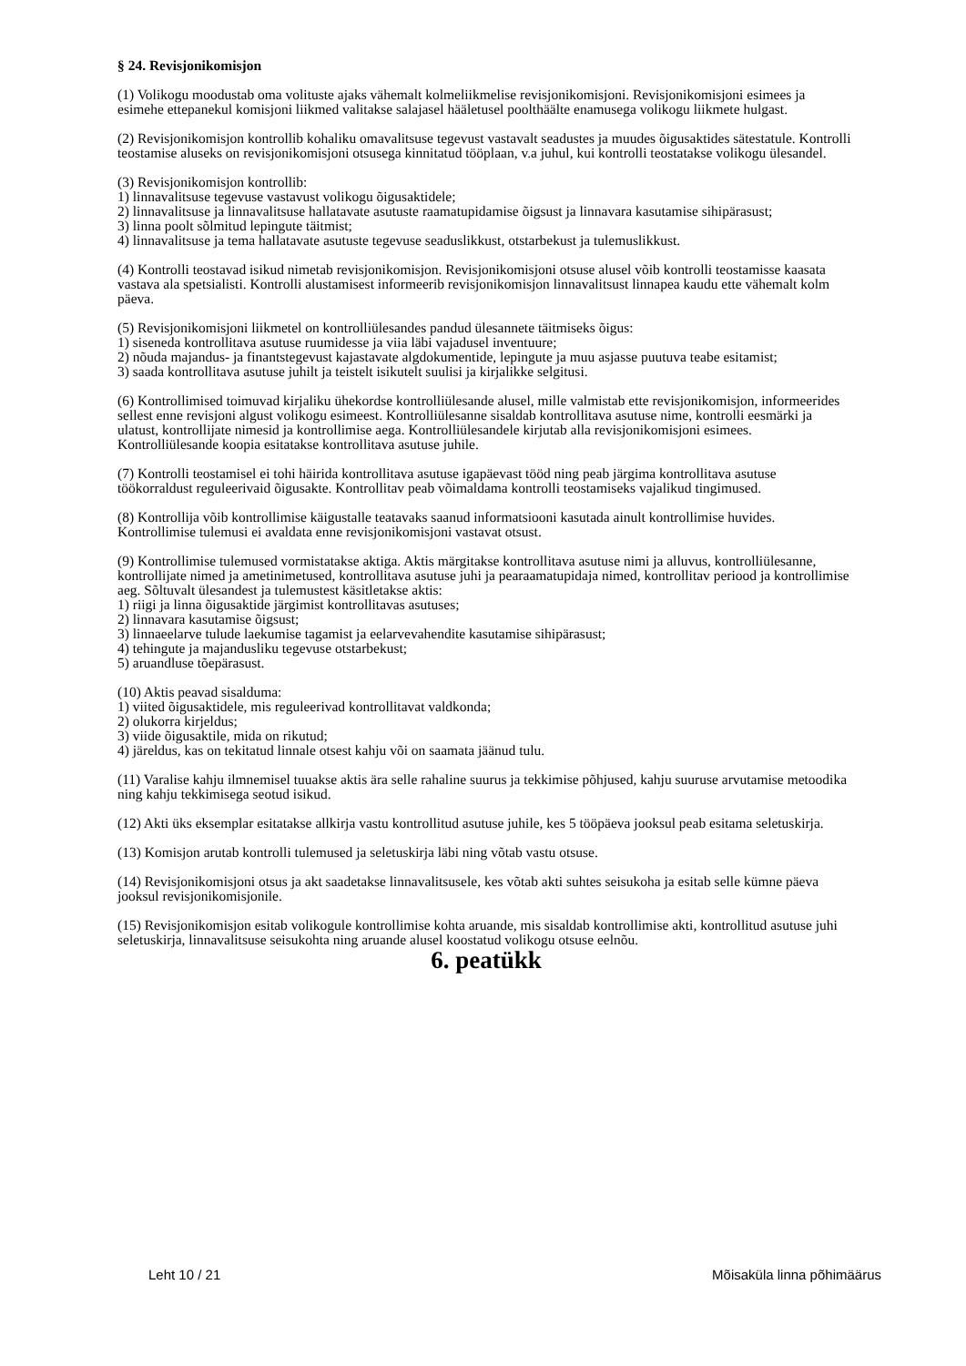§ 24. Revisjonikomisjon
(1) Volikogu moodustab oma volituste ajaks vähemalt kolmeliikmelise revisjonikomisjoni. Revisjonikomisjoni esimees ja esimehe ettepanekul komisjoni liikmed valitakse salajasel hääletusel poolthäälte enamusega volikogu liikmete hulgast.
(2) Revisjonikomisjon kontrollib kohaliku omavalitsuse tegevust vastavalt seadustes ja muudes õigusaktides sätestatule. Kontrolli teostamise aluseks on revisjonikomisjoni otsusega kinnitatud tööplaan, v.a juhul, kui kontrolli teostatakse volikogu ülesandel.
(3) Revisjonikomisjon kontrollib:
1) linnavalitsuse tegevuse vastavust volikogu õigusaktidele;
2) linnavalitsuse ja linnavalitsuse hallatavate asutuste raamatupidamise õigsust ja linnavara kasutamise sihipärasust;
3) linna poolt sõlmitud lepingute täitmist;
4) linnavalitsuse ja tema hallatavate asutuste tegevuse seaduslikkust, otstarbekust ja tulemuslikkust.
(4) Kontrolli teostavad isikud nimetab revisjonikomisjon. Revisjonikomisjoni otsuse alusel võib kontrolli teostamisse kaasata vastava ala spetsialisti. Kontrolli alustamisest informeerib revisjonikomisjon linnavalitsust linnapea kaudu ette vähemalt kolm päeva.
(5) Revisjonikomisjoni liikmetel on kontrolliülesandes pandud ülesannete täitmiseks õigus:
1) siseneda kontrollitava asutuse ruumidesse ja viia läbi vajadusel inventuure;
2) nõuda majandus- ja finantstegevust kajastavate algdokumentide, lepingute ja muu asjasse puutuva teabe esitamist;
3) saada kontrollitava asutuse juhilt ja teistelt isikutelt suulisi ja kirjalikke selgitusi.
(6) Kontrollimised toimuvad kirjaliku ühekordse kontrolliülesande alusel, mille valmistab ette revisjonikomisjon, informeerides sellest enne revisjoni algust volikogu esimeest. Kontrolliülesanne sisaldab kontrollitava asutuse nime, kontrolli eesmärki ja ulatust, kontrollijate nimesid ja kontrollimise aega. Kontrolliülesandele kirjutab alla revisjonikomisjoni esimees. Kontrolliülesande koopia esitatakse kontrollitava asutuse juhile.
(7) Kontrolli teostamisel ei tohi häirida kontrollitava asutuse igapäevast tööd ning peab järgima kontrollitava asutuse töökorraldust reguleerivaid õigusakte. Kontrollitav peab võimaldama kontrolli teostamiseks vajalikud tingimused.
(8) Kontrollija võib kontrollimise käigustalle teatavaks saanud informatsiooni kasutada ainult kontrollimise huvides. Kontrollimise tulemusi ei avaldata enne revisjonikomisjoni vastavat otsust.
(9) Kontrollimise tulemused vormistatakse aktiga. Aktis märgitakse kontrollitava asutuse nimi ja alluvus, kontrolliülesanne, kontrollijate nimed ja ametinimetused, kontrollitava asutuse juhi ja pearaamatupidaja nimed, kontrollitav periood ja kontrollimise aeg. Sõltuvalt ülesandest ja tulemustest käsitletakse aktis:
1) riigi ja linna õigusaktide järgimist kontrollitavas asutuses;
2) linnavara kasutamise õigsust;
3) linnaeelarve tulude laekumise tagamist ja eelarvevahendite kasutamise sihipärasust;
4) tehingute ja majandusliku tegevuse otstarbekust;
5) aruandluse tõepärasust.
(10) Aktis peavad sisalduma:
1) viited õigusaktidele, mis reguleerivad kontrollitavat valdkonda;
2) olukorra kirjeldus;
3) viide õigusaktile, mida on rikutud;
4) järeldus, kas on tekitatud linnale otsest kahju või on saamata jäänud tulu.
(11) Varalise kahju ilmnemisel tuuakse aktis ära selle rahaline suurus ja tekkimise põhjused, kahju suuruse arvutamise metoodika ning kahju tekkimisega seotud isikud.
(12) Akti üks eksemplar esitatakse allkirja vastu kontrollitud asutuse juhile, kes 5 tööpäeva jooksul peab esitama seletuskirja.
(13) Komisjon arutab kontrolli tulemused ja seletuskirja läbi ning võtab vastu otsuse.
(14) Revisjonikomisjoni otsus ja akt saadetakse linnavalitsusele, kes võtab akti suhtes seisukoha ja esitab selle kümne päeva jooksul revisjonikomisjonile.
(15) Revisjonikomisjon esitab volikogule kontrollimise kohta aruande, mis sisaldab kontrollimise akti, kontrollitud asutuse juhi seletuskirja, linnavalitsuse seisukohta ning aruande alusel koostatud volikogu otsuse eelnõu.
6. peatükk
Leht 10 / 21 Mõisaküla linna põhimäärus